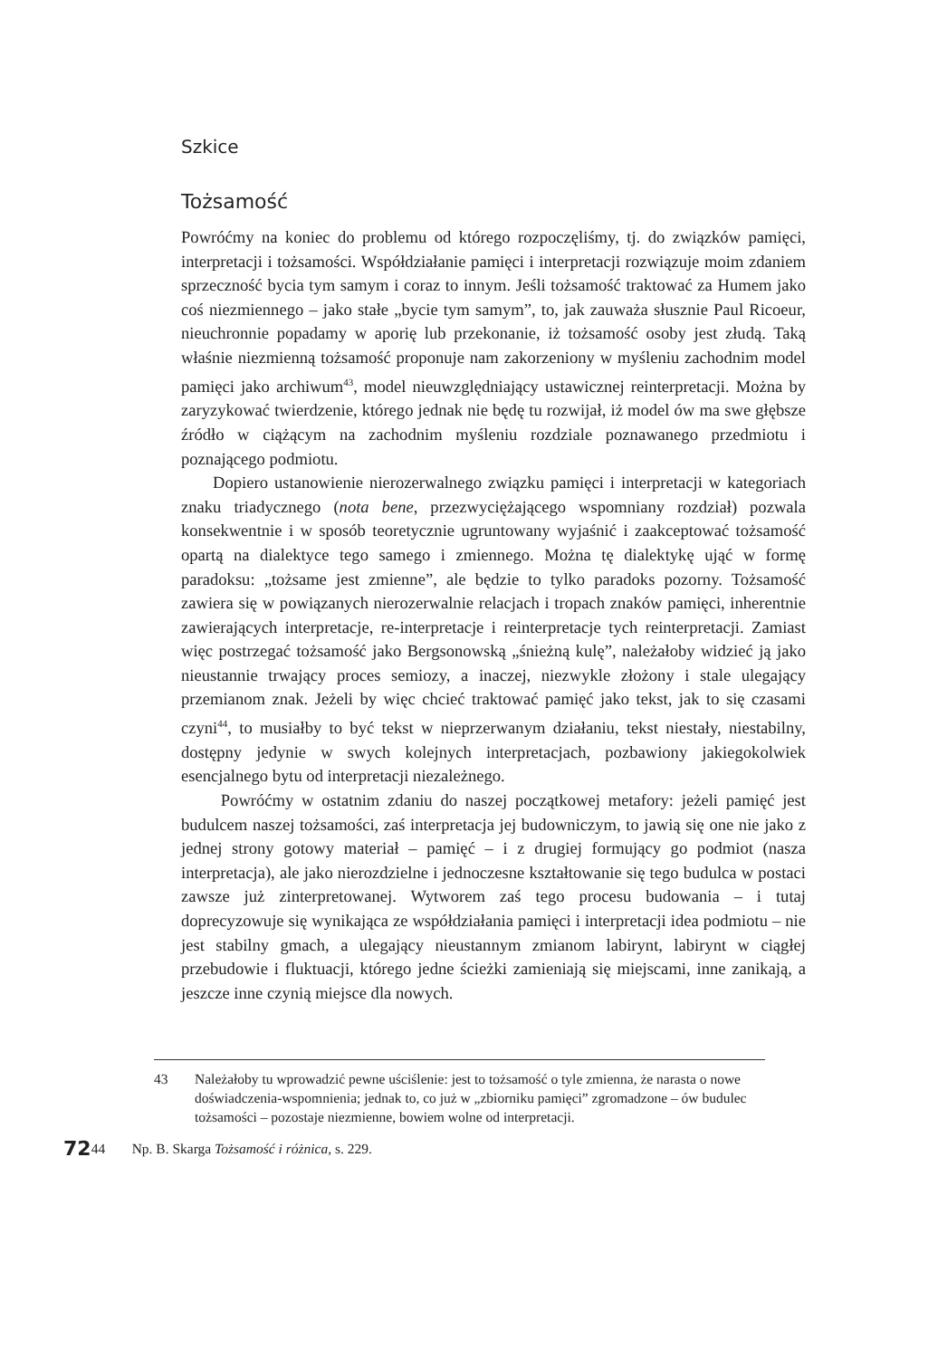Szkice
Tożsamość
Powróćmy na koniec do problemu od którego rozpoczęliśmy, tj. do związków pamięci, interpretacji i tożsamości. Współdziałanie pamięci i interpretacji rozwiązuje moim zdaniem sprzeczność bycia tym samym i coraz to innym. Jeśli tożsamość traktować za Humem jako coś niezmiennego – jako stałe „bycie tym samym”, to, jak zauważa słusznie Paul Ricoeur, nieuchronnie popadamy w aporię lub przekonanie, iż tożsamość osoby jest złudą. Taką właśnie niezmienną tożsamość proponuje nam zakorzeniony w myśleniu zachodnim model pamięci jako archiwum<sup>43</sup>, model nieuwzględniający ustawicznej reinterpretacji. Można by zaryzykować twierdzenie, którego jednak nie będę tu rozwijał, iż model ów ma swe głębsze źródło w ciążącym na zachodnim myśleniu rozdziale poznawanego przedmiotu i poznającego podmiotu.
Dopiero ustanowienie nierozerwalnego związku pamięci i interpretacji w kategoriach znaku triadycznego (nota bene, przezwyciężającego wspomniany rozdział) pozwala konsekwentnie i w sposób teoretycznie ugruntowany wyjaśnić i zaakceptować tożsamość opartą na dialektyce tego samego i zmiennego. Można tę dialektykę ująć w formę paradoksu: „tożsame jest zmienne”, ale będzie to tylko paradoks pozorny. Tożsamość zawiera się w powiązanych nierozerwalnie relacjach i tropach znaków pamięci, inherentnie zawierających interpretacje, re-interpretacje i reinterpretacje tych reinterpretacji. Zamiast więc postrzegać tożsamość jako Bergsonowską „śnieżną kulę”, należałoby widzieć ją jako nieustannie trwający proces semiozy, a inaczej, niezwykle złożony i stale ulegający przemianom znak. Jeżeli by więc chcieć traktować pamięć jako tekst, jak to się czasami czyni<sup>44</sup>, to musiałby to być tekst w nieprzerwanym działaniu, tekst niestały, niestabilny, dostępny jedynie w swych kolejnych interpretacjach, pozbawiony jakiegokolwiek esencjalnego bytu od interpretacji niezależnego.
Powróćmy w ostatnim zdaniu do naszej początkowej metafory: jeżeli pamięć jest budulcem naszej tożsamości, zaś interpretacja jej budowniczym, to jawią się one nie jako z jednej strony gotowy materiał – pamięć – i z drugiej formujący go podmiot (nasza interpretacja), ale jako nierozdzielne i jednoczesne kształtowanie się tego budulca w postaci zawsze już zinterpretowanej. Wytworem zaś tego procesu budowania – i tutaj doprecyzowuje się wynikająca ze współdziałania pamięci i interpretacji idea podmiotu – nie jest stabilny gmach, a ulegający nieustannym zmianom labirynt, labirynt w ciągłej przebudowie i fluktuacji, którego jedne ścieżki zamieniają się miejscami, inne zanikają, a jeszcze inne czynią miejsce dla nowych.
43 Należałoby tu wprowadzić pewne uściślenie: jest to tożsamość o tyle zmienna, że narasta o nowe doświadczenia-wspomnienia; jednak to, co już w „zbiorniku pamięci” zgromadzone – ów budulec tożsamości – pozostaje niezmienne, bowiem wolne od interpretacji.
72 44 Np. B. Skarga Tożsamość i różnica, s. 229.